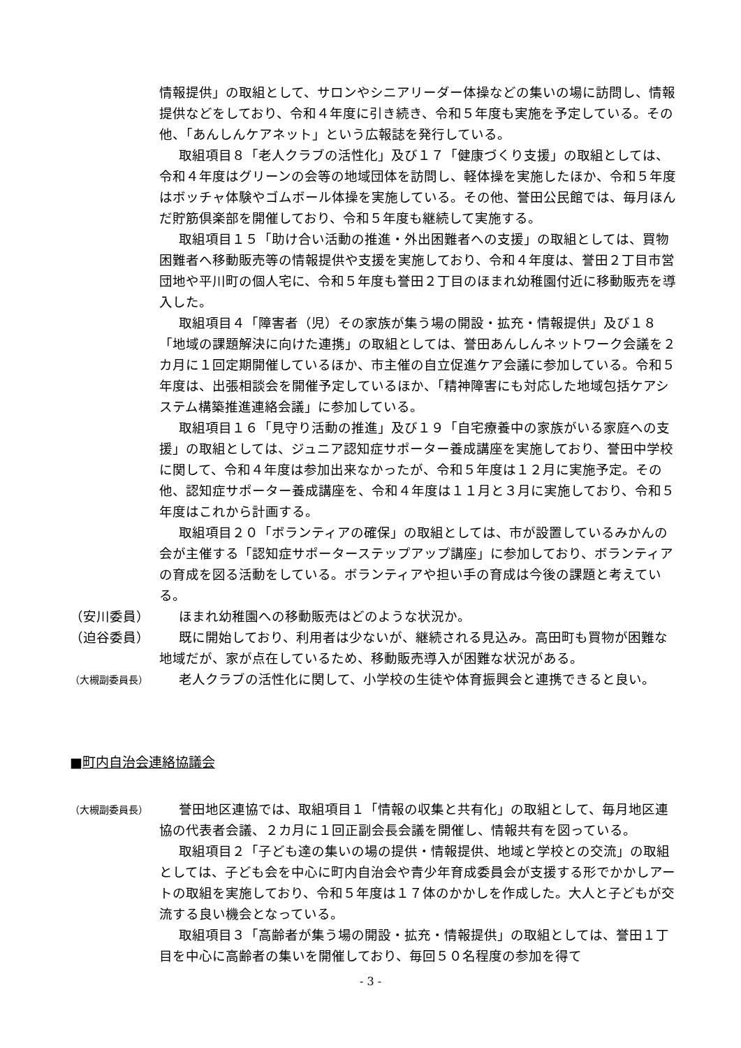情報提供」の取組として、サロンやシニアリーダー体操などの集いの場に訪問し、情報提供などをしており、令和４年度に引き続き、令和５年度も実施を予定している。その他、「あんしんケアネット」という広報誌を発行している。
取組項目８「老人クラブの活性化」及び１７「健康づくり支援」の取組としては、令和４年度はグリーンの会等の地域団体を訪問し、軽体操を実施したほか、令和５年度はボッチャ体験やゴムボール体操を実施している。その他、誉田公民館では、毎月ほんだ貯筋倶楽部を開催しており、令和５年度も継続して実施する。
取組項目１５「助け合い活動の推進・外出困難者への支援」の取組としては、買物困難者へ移動販売等の情報提供や支援を実施しており、令和４年度は、誉田２丁目市営団地や平川町の個人宅に、令和５年度も誉田２丁目のほまれ幼稚園付近に移動販売を導入した。
取組項目４「障害者（児）その家族が集う場の開設・拡充・情報提供」及び１８「地域の課題解決に向けた連携」の取組としては、誉田あんしんネットワーク会議を２カ月に１回定期開催しているほか、市主催の自立促進ケア会議に参加している。令和５年度は、出張相談会を開催予定しているほか、「精神障害にも対応した地域包括ケアシステム構築推進連絡会議」に参加している。
取組項目１６「見守り活動の推進」及び１９「自宅療養中の家族がいる家庭への支援」の取組としては、ジュニア認知症サポーター養成講座を実施しており、誉田中学校に関して、令和４年度は参加出来なかったが、令和５年度は１２月に実施予定。その他、認知症サポーター養成講座を、令和４年度は１１月と３月に実施しており、令和５年度はこれから計画する。
取組項目２０「ボランティアの確保」の取組としては、市が設置しているみかんの会が主催する「認知症サポーターステップアップ講座」に参加しており、ボランティアの育成を図る活動をしている。ボランティアや担い手の育成は今後の課題と考えている。
（安川委員） ほまれ幼稚園への移動販売はどのような状況か。
（迫谷委員） 既に開始しており、利用者は少ないが、継続される見込み。高田町も買物が困難な地域だが、家が点在しているため、移動販売導入が困難な状況がある。
（大槻副委員長）
老人クラブの活性化に関して、小学校の生徒や体育振興会と連携できると良い。
■町内自治会連絡協議会
（大槻副委員長）
誉田地区連協では、取組項目１「情報の収集と共有化」の取組として、毎月地区連協の代表者会議、２カ月に１回正副会長会議を開催し、情報共有を図っている。
取組項目２「子ども達の集いの場の提供・情報提供、地域と学校との交流」の取組としては、子ども会を中心に町内自治会や青少年育成委員会が支援する形でかかしアートの取組を実施しており、令和５年度は１７体のかかしを作成した。大人と子どもが交流する良い機会となっている。
取組項目３「高齢者が集う場の開設・拡充・情報提供」の取組としては、誉田１丁目を中心に高齢者の集いを開催しており、毎回５０名程度の参加を得て
- 3 -